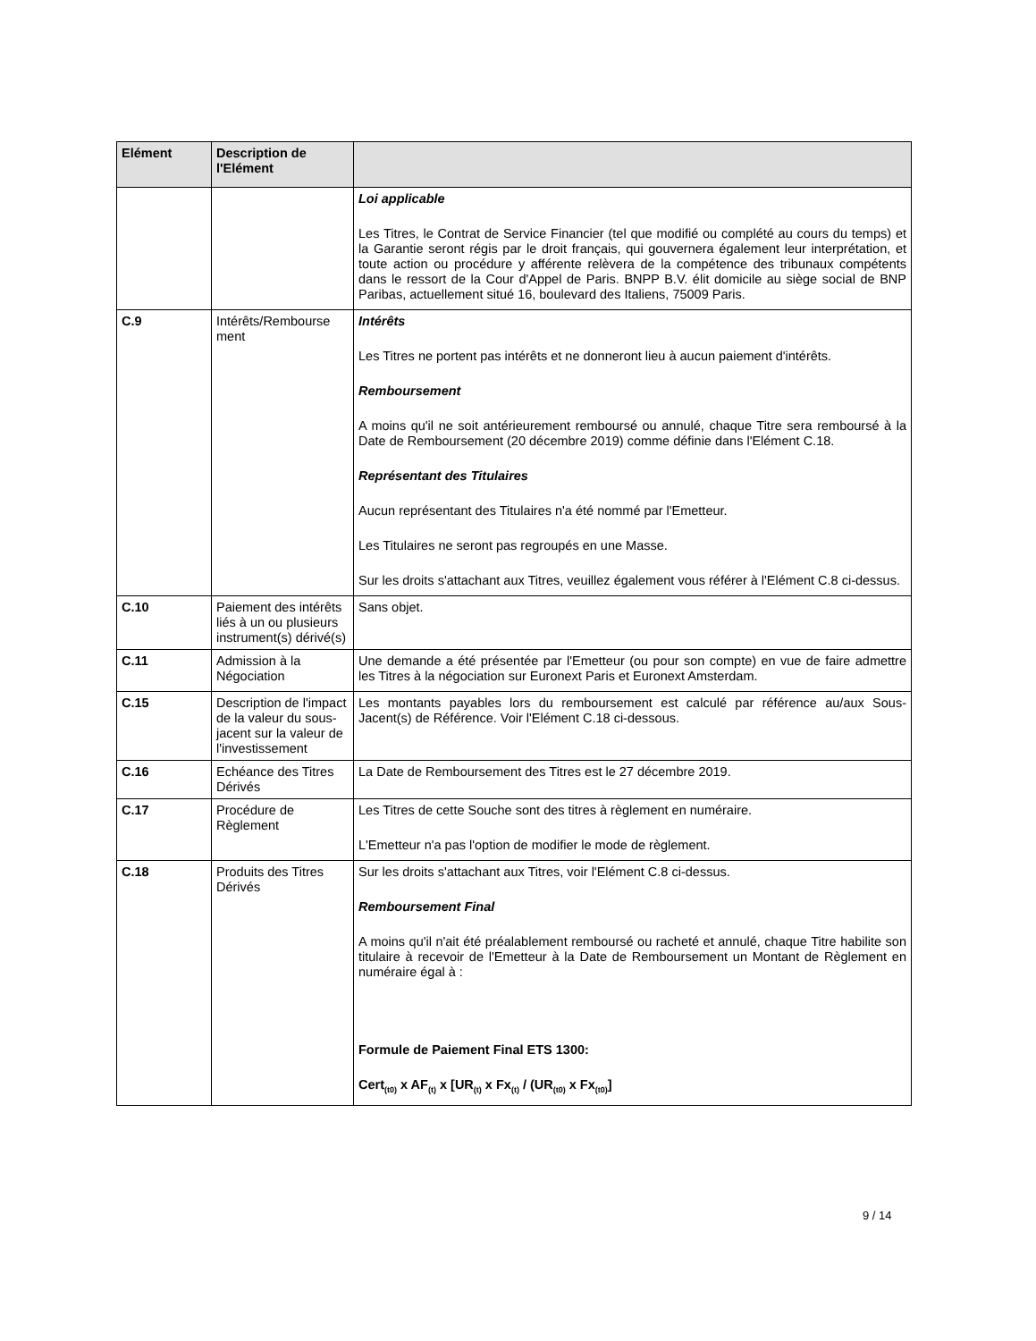| Elément | Description de l'Elément | |
| --- | --- | --- |
| | | Loi applicable Les Titres, le Contrat de Service Financier (tel que modifié ou complété au cours du temps) et la Garantie seront régis par le droit français, qui gouvernera également leur interprétation, et toute action ou procédure y afférente relèvera de la compétence des tribunaux compétents dans le ressort de la Cour d'Appel de Paris. BNPP B.V. élit domicile au siège social de BNP Paribas, actuellement situé 16, boulevard des Italiens, 75009 Paris. |
| C.9 | Intérêts/Rembourse ment | Intérêts Les Titres ne portent pas intérêts et ne donneront lieu à aucun paiement d'intérêts. Remboursement A moins qu'il ne soit antérieurement remboursé ou annulé, chaque Titre sera remboursé à la Date de Remboursement (20 décembre 2019) comme définie dans l'Elément C.18. Représentant des Titulaires Aucun représentant des Titulaires n'a été nommé par l'Emetteur. Les Titulaires ne seront pas regroupés en une Masse. Sur les droits s'attachant aux Titres, veuillez également vous référer à l'Elément C.8 ci-dessus. |
| C.10 | Paiement des intérêts liés à un ou plusieurs instrument(s) dérivé(s) | Sans objet. |
| C.11 | Admission à la Négociation | Une demande a été présentée par l'Emetteur (ou pour son compte) en vue de faire admettre les Titres à la négociation sur Euronext Paris et Euronext Amsterdam. |
| C.15 | Description de l'impact de la valeur du sous-jacent sur la valeur de l'investissement | Les montants payables lors du remboursement est calculé par référence au/aux Sous-Jacent(s) de Référence. Voir l'Elément C.18 ci-dessous. |
| C.16 | Echéance des Titres Dérivés | La Date de Remboursement des Titres est le 27 décembre 2019. |
| C.17 | Procédure de Règlement | Les Titres de cette Souche sont des titres à règlement en numéraire. L'Emetteur n'a pas l'option de modifier le mode de règlement. |
| C.18 | Produits des Titres Dérivés | Sur les droits s'attachant aux Titres, voir l'Elément C.8 ci-dessus. Remboursement Final A moins qu'il n'ait été préalablement remboursé ou racheté et annulé, chaque Titre habilite son titulaire à recevoir de l'Emetteur à la Date de Remboursement un Montant de Règlement en numéraire égal à : Formule de Paiement Final ETS 1300: Cert<sub>(t0)</sub> x AF<sub>(t)</sub> x [UR<sub>(t)</sub> x Fx<sub>(t)</sub> / (UR<sub>(t0)</sub> x Fx<sub>(t0)</sub>] |
9 / 14